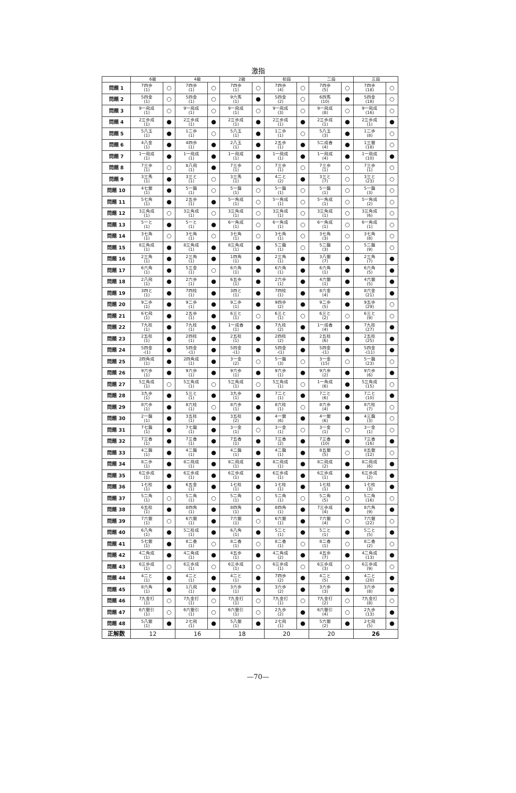激指
| | 6級 | | 4級 | | 2級 | | 初段 | | 二段 | | 三段 | |
| --- | --- | --- | --- | --- | --- | --- | --- | --- | --- | --- | --- | --- |
| 問題 1 | 7四歩 (1) | ○ | 7四歩 (1) | ○ | 7四歩 (1) | ○ | 7四歩 (4) | ○ | 7四歩 (5) | ○ | 7四歩 (18) | ○ |
| 問題 2 | 5四金 (1) | ○ | 5四金 (1) | ○ | 9六馬 (1) | ● | 5四金 (2) | ○ | 6四馬 (10) | ● | 5四金 (18) | ○ |
| 問題 3 | 9一飛成 (1) | ○ | 9一飛成 (1) | ○ | 9一飛成 (1) | ○ | 9一飛成 (3) | ○ | 9一飛成 (8) | ○ | 9一飛成 (16) | ○ |
| 問題 4 | 2三歩成 (1) | ● | 2三歩成 (1) | ● | 2三歩成 (1) | ● | 2三歩成 (1) | ● | 2三歩成 (1) | ● | 2三歩成 (1) | ● |
| 問題 5 | 5八玉 (1) | ● | 1二歩 (1) | ○ | 5八玉 (1) | ● | 1二歩 (1) | ○ | 5八玉 (3) | ● | 1二歩 (8) | ○ |
| 問題 6 | 4八金 (1) | ● | 4四歩 (1) | ● | 2八玉 (1) | ● | 2五歩 (1) | ● | 5二成香 (4) | ● | 1三銀 (18) | ○ |
| 問題 7 | 1一飛成 (1) | ● | 1一飛成 (1) | ● | 1一飛成 (1) | ● | 1一飛成 (1) | ● | 1一飛成 (4) | ● | 1一飛成 (10) | ● |
| 問題 8 | 7三歩 (1) | ○ | 8八飛 (1) | ● | 7三歩 (1) | ○ | 7三歩 (1) | ○ | 7三歩 (1) | ○ | 7三歩 (1) | ○ |
| 問題 9 | 3三馬 (1) | ● | 3三と (1) | ○ | 3三馬 (1) | ● | 4二と (2) | ● | 3三と (7) | ○ | 3三と (23) | ○ |
| 問題 10 | 4七銀 (1) | ● | 5一龍 (1) | ○ | 5一龍 (1) | ○ | 5一龍 (1) | ○ | 5一龍 (1) | ○ | 5一龍 (3) | ○ |
| 問題 11 | 5七角 (1) | ● | 2五歩 (1) | ● | 5一角成 (1) | ○ | 5一角成 (1) | ○ | 5一角成 (1) | ○ | 5一角成 (2) | ○ |
| 問題 12 | 3三角成 (1) | ○ | 3三角成 (1) | ○ | 3三角成 (1) | ○ | 3三角成 (1) | ○ | 3三角成 (1) | ○ | 3三角成 (6) | ○ |
| 問題 13 | 5一と (1) | ● | 5一と (1) | ● | 6一角成 (1) | ○ | 6一角成 (1) | ○ | 6一角成 (1) | ○ | 6一角成 (1) | ○ |
| 問題 14 | 3七角 (1) | ○ | 3七角 (1) | ○ | 3七角 (1) | ○ | 3七角 (1) | ○ | 3七角 (3) | ○ | 3七角 (8) | ○ |
| 問題 15 | 8三角成 (1) | ● | 8三角成 (1) | ● | 8三角成 (1) | ● | 5二龍 (1) | ○ | 5二龍 (3) | ○ | 5二龍 (9) | ○ |
| 問題 16 | 2三角 (1) | ● | 2三角 (1) | ● | 1四角 (1) | ● | 2三角 (1) | ● | 3八銀 (7) | ● | 2三角 (7) | ● |
| 問題 17 | 6六角 (1) | ● | 5三金 (1) | ○ | 6六角 (1) | ● | 6六角 (1) | ● | 6六角 (1) | ● | 6六角 (5) | ● |
| 問題 18 | 2八飛 (1) | ● | 2六歩 (1) | ● | 6五歩 (1) | ● | 2六歩 (1) | ● | 4六銀 (1) | ● | 4六銀 (5) | ● |
| 問題 19 | 3四と (1) | ● | 7四桂 (1) | ● | 3四と (1) | ● | 7四桂 (1) | ● | 8六金 (4) | ● | 8六金 (21) | ● |
| 問題 20 | 9二歩 (1) | ● | 9二歩 (1) | ● | 9二歩 (1) | ● | 9四歩 (2) | ● | 9二歩 (5) | ● | 9五歩 (29) | ○ |
| 問題 21 | 6七飛 (1) | ● | 2五歩 (1) | ● | 6三と (1) | ○ | 6三と (1) | ○ | 6三と (2) | ○ | 6三と (9) | ○ |
| 問題 22 | 7九桂 (1) | ● | 7九桂 (1) | ● | 1一成香 (1) | ● | 7九桂 (2) | ● | 1一成香 (4) | ● | 7九桂 (27) | ● |
| 問題 23 | 2五桂 (1) | ● | 2四桂 (1) | ● | 2五桂 (1) | ● | 2四桂 (2) | ● | 2五桂 (6) | ● | 2五桂 (25) | ● |
| 問題 24 | 5四金 -(1) | ● | 5四金 -(1) | ● | 5四金 -(1) | ● | 5四金 -(1) | ● | 5四金 -(1) | ● | 5四金 -(11) | ● |
| 問題 25 | 2四角成 (1) | ● | 2四角成 (1) | ● | 3一金 (2) | ○ | 5一龍 (3) | ○ | 3一金 (15) | ○ | 5一龍 (23) | ○ |
| 問題 26 | 9六歩 (1) | ● | 9六歩 (1) | ● | 9六歩 (1) | ● | 9六歩 (1) | ● | 9六歩 (2) | ● | 9六歩 (6) | ● |
| 問題 27 | 5三角成 (1) | ○ | 5三角成 (1) | ○ | 5三角成 (1) | ○ | 5三角成 (1) | ○ | 1一角成 (6) | ● | 5三角成 (15) | ○ |
| 問題 28 | 3九歩 (1) | ● | 5三と (1) | ● | 3九歩 (1) | ● | 7二と (1) | ● | 7二と (6) | ● | 7二と (10) | ● |
| 問題 29 | 8六歩 (1) | ● | 8六桂 (1) | ○ | 8六歩 (1) | ● | 8六桂 (1) | ○ | 8六歩 (4) | ● | 8六桂 (7) | ○ |
| 問題 30 | 2一龍 (1) | ● | 3五桂 (1) | ● | 3五桂 (2) | ● | 4一銀 (6) | ● | 4一銀 (6) | ● | 4三龍 (3) | ○ |
| 問題 31 | 7七龍 (1) | ● | 7七龍 (1) | ● | 3一金 (1) | ○ | 3一金 (1) | ○ | 3一金 (1) | ○ | 3一金 (1) | ○ |
| 問題 32 | 7三香 (1) | ● | 7三香 (1) | ● | 7五香 (1) | ● | 7三香 (2) | ● | 7三香 (10) | ● | 7三香 (16) | ● |
| 問題 33 | 4二龍 (1) | ● | 4二龍 (1) | ● | 4二龍 (1) | ● | 4二龍 (1) | ● | 8五銀 (5) | ○ | 8五銀 (12) | ○ |
| 問題 34 | 8二歩 (1) | ● | 8二飛成 (1) | ● | 8二飛成 (1) | ● | 8二飛成 (1) | ● | 8二飛成 (2) | ● | 8二飛成 (6) | ● |
| 問題 35 | 6三歩成 (1) | ● | 6三歩成 (1) | ● | 6三歩成 (1) | ● | 6三歩成 (1) | ● | 6三歩成 (1) | ● | 6三歩成 (2) | ● |
| 問題 36 | 1七桂 (1) | ● | 6五金 (1) | ● | 1七桂 (1) | ● | 1七桂 (1) | ● | 1七桂 (1) | ● | 1七桂 (3) | ● |
| 問題 37 | 5二角 (1) | ○ | 5二角 (1) | ○ | 5二角 (1) | ○ | 5二角 (1) | ○ | 5二角 (5) | ○ | 5二角 (16) | ○ |
| 問題 38 | 6五桂 (1) | ● | 8四角 (1) | ● | 8四角 (1) | ● | 8四角 (1) | ● | 7三歩成 (4) | ● | 8六角 (9) | ● |
| 問題 39 | 7六銀 (1) | ○ | 6六銀 (1) | ● | 7六銀 (1) | ○ | 6六銀 (1) | ● | 7六銀 (4) | ○ | 7六銀 (22) | ○ |
| 問題 40 | 6八角 (1) | ● | 5二桂成 (1) | ● | 6八角 (1) | ● | 5二と (1) | ● | 5二と (1) | ● | 5二と (5) | ● |
| 問題 41 | 5七銀 (1) | ● | 8二香 (1) | ○ | 8二香 (1) | ○ | 8二香 (1) | ○ | 8二香 (1) | ○ | 8二香 (2) | ○ |
| 問題 42 | 4二角成 (1) | ● | 4二角成 (1) | ● | 4五歩 (1) | ● | 4二角成 (2) | ● | 4五歩 (7) | ● | 4二角成 (13) | ● |
| 問題 43 | 6三歩成 (1) | ○ | 6三歩成 (1) | ○ | 6三歩成 (1) | ○ | 6三歩成 (1) | ○ | 6三歩成 (3) | ○ | 6三歩成 (9) | ○ |
| 問題 44 | 4二と (1) | ● | 4二と (1) | ● | 4二と (1) | ● | 7四歩 (2) | ● | 4二と (5) | ● | 4二と (20) | ● |
| 問題 45 | 8六角 (1) | ● | 1八飛 (1) | ● | 3六歩 (1) | ● | 3六歩 (2) | ● | 3六歩 (3) | ● | 3六歩 (8) | ● |
| 問題 46 | 7九金打 (1) | ○ | 7九金打 (1) | ○ | 7九金打 (1) | ○ | 7九金打 (1) | ○ | 7九金打 (2) | ○ | 7九金打 (8) | ○ |
| 問題 47 | 6六銀引 (1) | ○ | 6六銀引 (1) | ○ | 6六銀引 (1) | ○ | 2九歩 (2) | ● | 6六銀引 (4) | ○ | 2九歩 (13) | ● |
| 問題 48 | 5八銀 (1) | ● | 2七飛 (1) | ● | 5八銀 (1) | ● | 2七飛 (1) | ● | 5六銀 (2) | ● | 2七飛 (5) | ● |
| 正解数 | 12 | | 16 | | 18 | | 20 | | 20 | | 26 | |
—70—